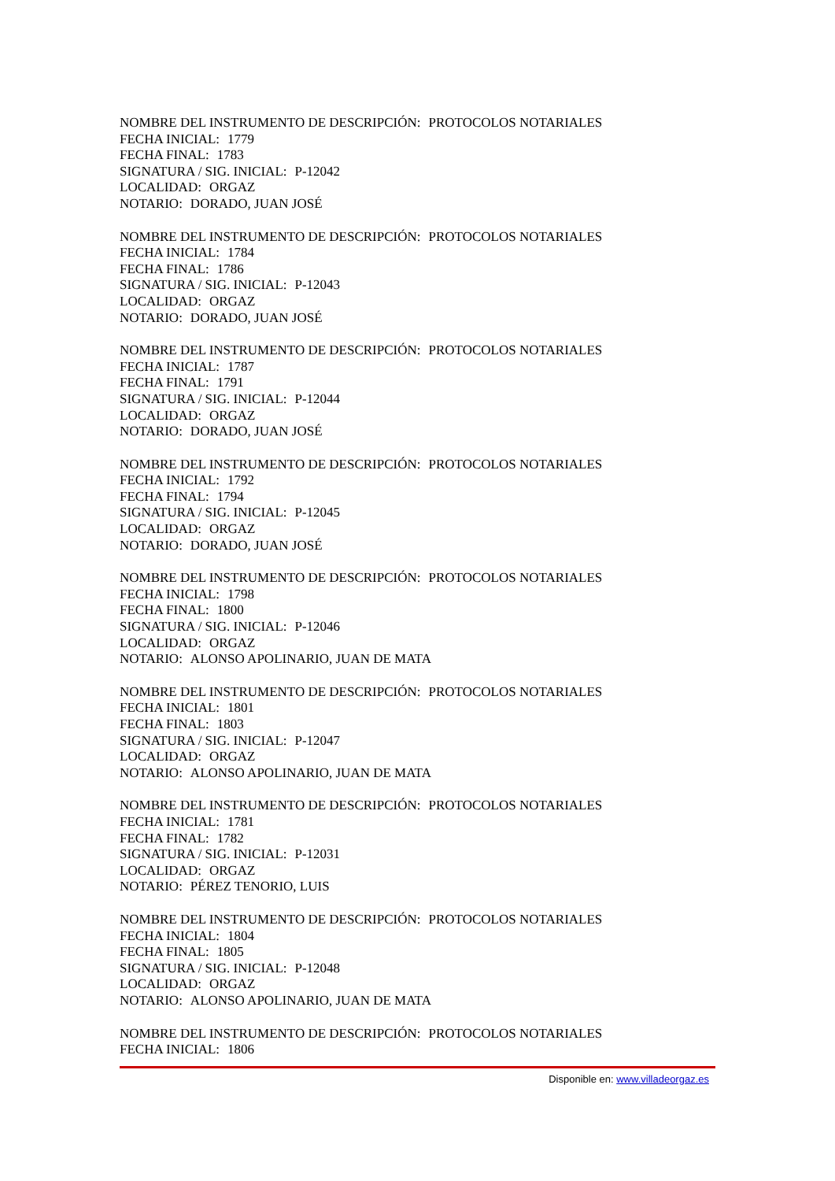NOMBRE DEL INSTRUMENTO DE DESCRIPCIÓN: PROTOCOLOS NOTARIALES
FECHA INICIAL: 1779
FECHA FINAL: 1783
SIGNATURA / SIG. INICIAL: P-12042
LOCALIDAD: ORGAZ
NOTARIO: DORADO, JUAN JOSÉ
NOMBRE DEL INSTRUMENTO DE DESCRIPCIÓN: PROTOCOLOS NOTARIALES
FECHA INICIAL: 1784
FECHA FINAL: 1786
SIGNATURA / SIG. INICIAL: P-12043
LOCALIDAD: ORGAZ
NOTARIO: DORADO, JUAN JOSÉ
NOMBRE DEL INSTRUMENTO DE DESCRIPCIÓN: PROTOCOLOS NOTARIALES
FECHA INICIAL: 1787
FECHA FINAL: 1791
SIGNATURA / SIG. INICIAL: P-12044
LOCALIDAD: ORGAZ
NOTARIO: DORADO, JUAN JOSÉ
NOMBRE DEL INSTRUMENTO DE DESCRIPCIÓN: PROTOCOLOS NOTARIALES
FECHA INICIAL: 1792
FECHA FINAL: 1794
SIGNATURA / SIG. INICIAL: P-12045
LOCALIDAD: ORGAZ
NOTARIO: DORADO, JUAN JOSÉ
NOMBRE DEL INSTRUMENTO DE DESCRIPCIÓN: PROTOCOLOS NOTARIALES
FECHA INICIAL: 1798
FECHA FINAL: 1800
SIGNATURA / SIG. INICIAL: P-12046
LOCALIDAD: ORGAZ
NOTARIO: ALONSO APOLINARIO, JUAN DE MATA
NOMBRE DEL INSTRUMENTO DE DESCRIPCIÓN: PROTOCOLOS NOTARIALES
FECHA INICIAL: 1801
FECHA FINAL: 1803
SIGNATURA / SIG. INICIAL: P-12047
LOCALIDAD: ORGAZ
NOTARIO: ALONSO APOLINARIO, JUAN DE MATA
NOMBRE DEL INSTRUMENTO DE DESCRIPCIÓN: PROTOCOLOS NOTARIALES
FECHA INICIAL: 1781
FECHA FINAL: 1782
SIGNATURA / SIG. INICIAL: P-12031
LOCALIDAD: ORGAZ
NOTARIO: PÉREZ TENORIO, LUIS
NOMBRE DEL INSTRUMENTO DE DESCRIPCIÓN: PROTOCOLOS NOTARIALES
FECHA INICIAL: 1804
FECHA FINAL: 1805
SIGNATURA / SIG. INICIAL: P-12048
LOCALIDAD: ORGAZ
NOTARIO: ALONSO APOLINARIO, JUAN DE MATA
NOMBRE DEL INSTRUMENTO DE DESCRIPCIÓN: PROTOCOLOS NOTARIALES
FECHA INICIAL: 1806
Disponible en: www.villadeorgaz.es